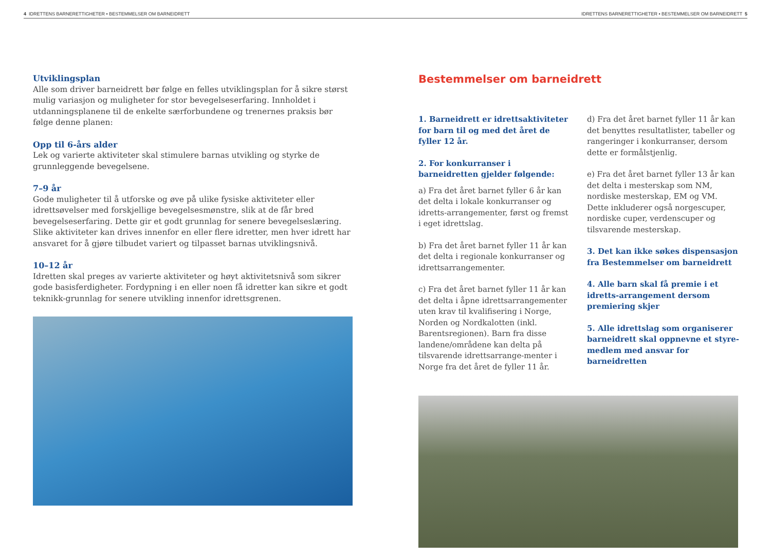4 IDRETTENS BARNERETTIGHETER • BESTEMMELSER OM BARNEIDRETT IDRETTENS BARNERETTIGHETER • BESTEMMELSER OM BARNEIDRETT 5
Utviklingsplan
Alle som driver barneidrett bør følge en felles utviklingsplan for å sikre størst mulig variasjon og muligheter for stor bevegelseserfaring. Innholdet i utdanningsplanene til de enkelte særforbundene og trenernes praksis bør følge denne planen:
Opp til 6-års alder
Lek og varierte aktiviteter skal stimulere barnas utvikling og styrke de grunnleggende bevegelsene.
7–9 år
Gode muligheter til å utforske og øve på ulike fysiske aktiviteter eller idrettsøvelser med forskjellige bevegelsesmønstre, slik at de får bred bevegelseserfaring. Dette gir et godt grunnlag for senere bevegelseslæring. Slike aktiviteter kan drives innenfor en eller flere idretter, men hver idrett har ansvaret for å gjøre tilbudet variert og tilpasset barnas utviklingsnivå.
10–12 år
Idretten skal preges av varierte aktiviteter og høyt aktivitetsnivå som sikrer gode basisferdigheter. Fordypning i en eller noen få idretter kan sikre et godt teknikk-grunnlag for senere utvikling innenfor idrettsgrenen.
Bestemmelser om barneidrett
1. Barneidrett er idrettsaktiviteter for barn til og med det året de fyller 12 år.
2. For konkurranser i barneidretten gjelder følgende:
a) Fra det året barnet fyller 6 år kan det delta i lokale konkurranser og idretts-arrangementer, først og fremst i eget idrettslag.
b) Fra det året barnet fyller 11 år kan det delta i regionale konkurranser og idrettsarrangementer.
c) Fra det året barnet fyller 11 år kan det delta i åpne idrettsarrangementer uten krav til kvalifisering i Norge, Norden og Nordkalotten (inkl. Barentsregionen). Barn fra disse landene/områdene kan delta på tilsvarende idrettsarrange-menter i Norge fra det året de fyller 11 år.
d) Fra det året barnet fyller 11 år kan det benyttes resultatlister, tabeller og rangeringer i konkurranser, dersom dette er formålstjenlig.
e) Fra det året barnet fyller 13 år kan det delta i mesterskap som NM, nordiske mesterskap, EM og VM. Dette inkluderer også norgescuper, nordiske cuper, verdenscuper og tilsvarende mesterskap.
3. Det kan ikke søkes dispensasjon fra Bestemmelser om barneidrett
4. Alle barn skal få premie i et idretts-arrangement dersom premiering skjer
5. Alle idrettslag som organiserer barneidrett skal oppnevne et styre-medlem med ansvar for barneidretten